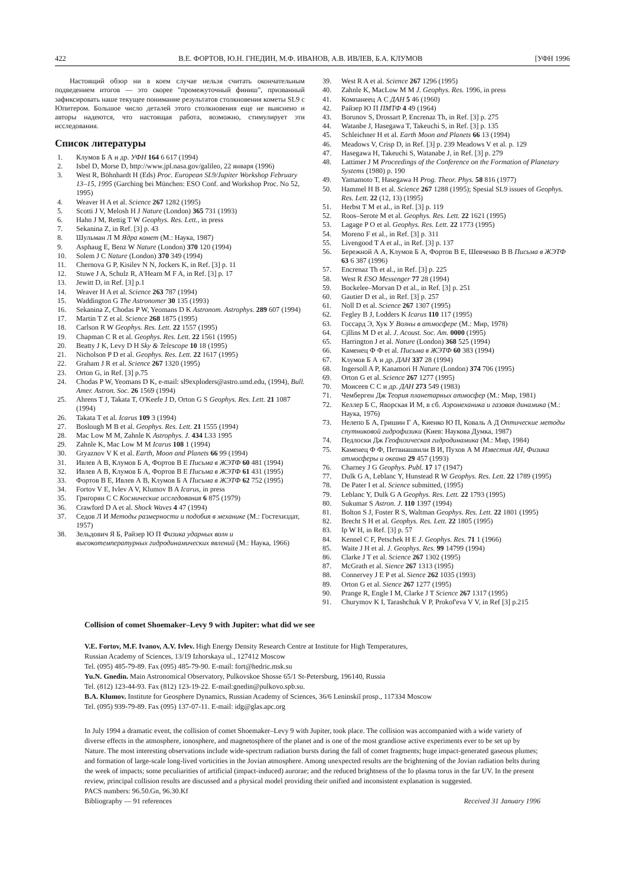422 В.Е. ФОРТОВ, Ю.Н. ГНЕДИН, М.Ф. ИВАНОВ, А.В. ИВЛЕВ, Б.А. КЛУМОВ [УФН 1996
Настоящий обзор ни в коем случае нельзя считать окончательным подведением итогов — это скорее "промежуточный финиш", призванный зафиксировать наше текущее понимание результатов столкновения кометы SL9 с Юпитером. Большое число деталей этого столкновения еще не выяснено и авторы надеются, что настоящая работа, возможно, стимулирует эти исследования.
Список литературы
1. Клумов Б А и др. УФН 164 6 617 (1994)
2. Isbel D, Morse D, http://www.jpl.nasa.gov/galileo, 22 января (1996)
3. West R, Böhnhardt H (Eds) Proc. European SL9/Jupiter Workshop February 13–15, 1995 (Garching bei München: ESO Conf. and Workshop Proc. No 52, 1995)
4. Weaver H A et al. Science 267 1282 (1995)
5. Scotti J V, Melosh H J Nature (London) 365 731 (1993)
6. Hahn J M, Rettig T W Geophys. Res. Lett., in press
7. Sekanina Z, in Ref. [3] p. 43
8. Шульман Л М Ядра комет (М.: Наука, 1987)
9. Asphaug E, Benz W Nature (London) 370 120 (1994)
10. Solem J C Nature (London) 370 349 (1994)
11. Chernova G P, Kisilev N N, Jockers K, in Ref. [3] p. 11
12. Stuwe J A, Schulz R, A'Hearn M F A, in Ref. [3] p. 17
13. Jewitt D, in Ref. [3] p.1
14. Weaver H A et al. Science 263 787 (1994)
15. Waddington G The Astronomer 30 135 (1993)
16. Sekanina Z, Chodas P W, Yeomans D K Astronom. Astrophys. 289 607 (1994)
17. Martin T Z et al. Science 268 1875 (1995)
18. Carlson R W Geophys. Res. Lett. 22 1557 (1995)
19. Chapman C R et al. Geophys. Res. Lett. 22 1561 (1995)
20. Beatty J K, Levy D H Sky & Telescope 10 18 (1995)
21. Nicholson P D et al. Geophys. Res. Lett. 22 1617 (1995)
22. Graham J R et al. Science 267 1320 (1995)
23. Orton G, in Ref. [3] p.75
24. Chodas P W, Yeomans D K, e-mail: sl9exploders@astro.umd.edu, (1994), Bull. Amer. Astron. Soc. 26 1569 (1994)
25. Ahrens T J, Takata T, O'Keefe J D, Orton G S Geophys. Res. Lett. 21 1087 (1994)
26. Takata T et al. Icarus 109 3 (1994)
27. Boslough M B et al. Geophys. Res. Lett. 21 1555 (1994)
28. Mac Low M M, Zahnle K Astrophys. J. 434 L33 1995
29. Zahnle K, Mac Low M M Icarus 108 1 (1994)
30. Gryaznov V K et al. Earth, Moon and Planets 66 99 (1994)
31. Ивлев А В, Клумов Б А, Фортов В Е Письма в ЖЭТФ 60 481 (1994)
32. Ивлев А В, Клумов Б А, Фортов В Е Письма в ЖЭТФ 61 431 (1995)
33. Фортов В Е, Ивлев А В, Клумов Б А Письма в ЖЭТФ 62 752 (1995)
34. Fortov V E, Ivlev A V, Klumov B A Icarus, in press
35. Григорян С С Космические исследования 6 875 (1979)
36. Crawford D A et al. Shock Waves 4 47 (1994)
37. Седов Л И Методы размерности и подобия в механике (М.: Гостехиздат, 1957)
38. Зельдович Я Б, Райзер Ю П Физика ударных волн и высокотемпературных гидродинамических явлений (М.: Наука, 1966)
39. West R A et al. Science 267 1296 (1995)
40. Zahnle K, MacLow M M J. Geophys. Res. 1996, in press
41. Компанеец А С ДАН 5 46 (1960)
42. Райзер Ю П ПМТФ 4 49 (1964)
43. Borunov S, Drossart P, Encrenaz Th, in Ref. [3] p. 275
44. Watanbe J, Hasegawa T, Takeuchi S, in Ref. [3] p. 135
45. Schleichner H et al. Earth Moon and Planets 66 13 (1994)
46. Meadows V, Crisp D, in Ref. [3] p. 239 Meadows V et al. p. 129
47. Hasegawa H, Takeuchi S, Watanabe J, in Ref. [3] p. 279
48. Lattimer J M Proceedings of the Conference on the Formation of Planetary Systems (1980) p. 190
49. Yamamoto T, Hasegawa H Prog. Theor. Phys. 58 816 (1977)
50. Hammel H B et al. Science 267 1288 (1995); Spesial SL9 issues of Geophys. Res. Lett. 22 (12, 13) (1995)
51. Herbst T M et al., in Ref. [3] p. 119
52. Roos–Serote M et al. Geophys. Res. Lett. 22 1621 (1995)
53. Lagage P O et al. Geophys. Res. Lett. 22 1773 (1995)
54. Moreno F et al., in Ref. [3] p. 311
55. Livengood T A et al., in Ref. [3] p. 137
56. Бережной А А, Клумов Б А, Фортов В Е, Шевченко В В Письма в ЖЭТФ 63 6 387 (1996)
57. Encrenaz Th et al., in Ref. [3] p. 225
58. West R ESO Messenger 77 28 (1994)
59. Bockelee–Morvan D et al., in Ref. [3] p. 251
60. Gautier D et al., in Ref. [3] p. 257
61. Noll D et al. Science 267 1307 (1995)
62. Fegley B J, Lodders K Icarus 110 117 (1995)
63. Госсард Э, Хук У Волны в атмосфере (М.: Мир, 1978)
64. Cjllins M D et al. J. Acoust. Soc. Am. 0000 (1995)
65. Harrington J et al. Nature (London) 368 525 (1994)
66. Каменец Ф Ф et al. Письма в ЖЭТФ 60 383 (1994)
67. Клумов Б А и др. ДАН 337 28 (1994)
68. Ingersoll A P, Kanamori H Nature (London) 374 706 (1995)
69. Orton G et al. Science 267 1277 (1995)
70. Моисеев С С и др. ДАН 273 549 (1983)
71. Чемберген Дж Теория планетарных атмосфер (М.: Мир, 1981)
72. Келлер Б С, Яворская И М, в сб. Аэромеханика и газовая динамика (М.: Наука, 1976)
73. Нелепо Б А, Гришин Г А, Киенко Ю П, Коваль А Д Оптические методы спутниковой гидрофизики (Киев: Наукова Думка, 1987)
74. Педлоски Дж Геофизическая гидродинамика (М.: Мир, 1984)
75. Каменец Ф Ф, Петвиашвили В И, Пухов А М Известия АН, Физика атмосферы и океана 29 457 (1993)
76. Charney J G Geophys. Publ. 17 17 (1947)
77. Dulk G A, Leblanc Y, Hunstead R W Geophys. Res. Lett. 22 1789 (1995)
78. De Pater I et al. Science submitted, (1995)
79. Leblanc Y, Dulk G A Geophys. Res. Lett. 22 1793 (1995)
80. Sukumar S Astron. J. 110 1397 (1994)
81. Bolton S J, Foster R S, Waltman Geophys. Res. Lett. 22 1801 (1995)
82. Brecht S H et al. Geophys. Res. Lett. 22 1805 (1995)
83. Ip W H, in Ref. [3] p. 57
84. Kennel C F, Petschek H E J. Geophys. Res. 71 1 (1966)
85. Waite J H et al. J. Geophys. Res. 99 14799 (1994)
86. Clarke J T et al. Science 267 1302 (1995)
87. McGrath et al. Sience 267 1313 (1995)
88. Connervey J E P et al. Sience 262 1035 (1993)
89. Orton G et al. Sience 267 1277 (1995)
90. Prange R, Engle I M, Clarke J T Science 267 1317 (1995)
91. Churymov K I, Tarashchuk V P, Prokof'eva V V, in Ref [3] p.215
Collision of comet Shoemaker–Levy 9 with Jupiter: what did we see
V.E. Fortov, M.F. Ivanov, A.V. Ivlev. High Energy Density Research Centre at Institute for High Temperatures,
Russian Academy of Sciences, 13/19 Izhorskaya ul., 127412 Moscow
Tel. (095) 485-79-89. Fax (095) 485-79-90. E-mail: fort@hedric.msk.su
Yu.N. Gnedin. Main Astronomical Observatory, Pulkovskoe Shosse 65/1 St-Petersburg, 196140, Russia
Tel. (812) 123-44-93. Fax (812) 123-19-22. E-mail:gnedin@pulkovo.spb.su.
B.A. Klumov. Institute for Geosphere Dynamics, Russian Academy of Sciences, 36/6 Leninskiĭ prosp., 117334 Moscow
Tel. (095) 939-79-89. Fax (095) 137-07-11. E-mail: idg@glas.apc.org
In July 1994 a dramatic event, the collision of comet Shoemaker–Levy 9 with Jupiter, took place. The collision was accompanied with a wide variety of diverse effects in the atmosphere, ionosphere, and magnetosphere of the planet and is one of the most grandiose active experiments ever to be set up by Nature. The most interesting observations include wide-spectrum radiation bursts during the fall of comet fragments; huge impact-generated gaseous plumes; and formation of large-scale long-lived vorticities in the Jovian atmosphere. Among unexpected results are the brightening of the Jovian radiation belts during the week of impacts; some peculiarities of artificial (impact-induced) aurorae; and the reduced brightness of the Io plasma torus in the far UV. In the present review, principal collision results are discussed and a physical model providing their unified and inconsistent explanation is suggested.
PACS numbers: 96.50.Gn, 96.30.Kf
Bibliography — 91 references Received 31 January 1996